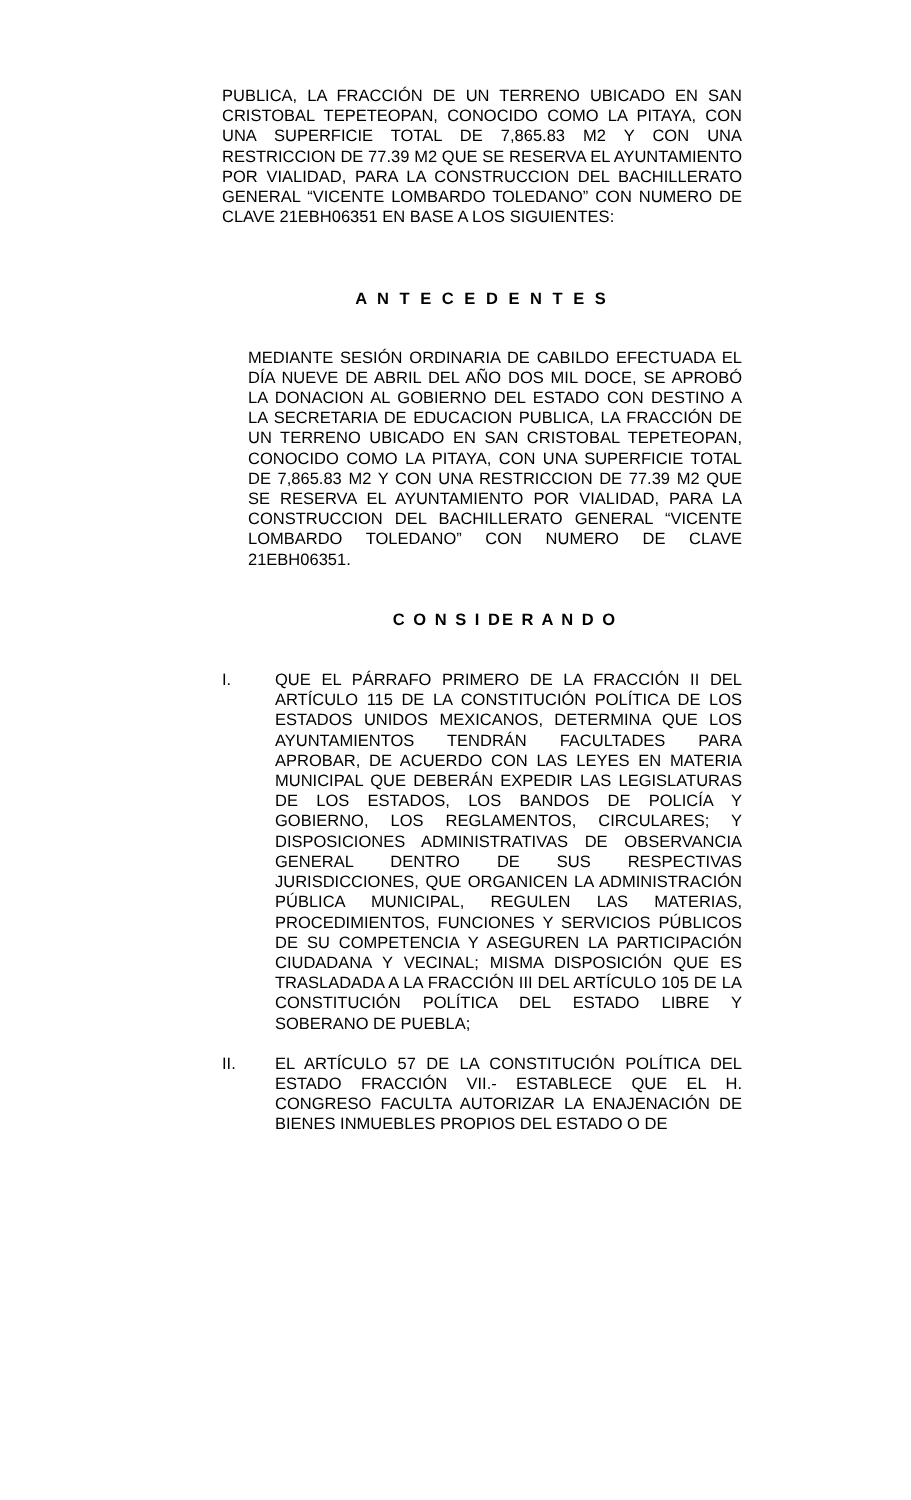PUBLICA, LA FRACCIÓN DE UN TERRENO UBICADO EN SAN CRISTOBAL TEPETEOPAN, CONOCIDO COMO LA PITAYA, CON UNA SUPERFICIE TOTAL DE 7,865.83 M2 Y CON UNA RESTRICCION DE 77.39 M2 QUE SE RESERVA EL AYUNTAMIENTO POR VIALIDAD, PARA LA CONSTRUCCION DEL BACHILLERATO GENERAL “VICENTE LOMBARDO TOLEDANO” CON NUMERO DE CLAVE 21EBH06351 EN BASE A LOS SIGUIENTES:
A N T E C E D E N T E S
MEDIANTE SESIÓN ORDINARIA DE CABILDO EFECTUADA EL DÍA NUEVE DE ABRIL DEL AÑO DOS MIL DOCE, SE APROBÓ LA DONACION AL GOBIERNO DEL ESTADO CON DESTINO A LA SECRETARIA DE EDUCACION PUBLICA, LA FRACCIÓN DE UN TERRENO UBICADO EN SAN CRISTOBAL TEPETEOPAN, CONOCIDO COMO LA PITAYA, CON UNA SUPERFICIE TOTAL DE 7,865.83 M2 Y CON UNA RESTRICCION DE 77.39 M2 QUE SE RESERVA EL AYUNTAMIENTO POR VIALIDAD, PARA LA CONSTRUCCION DEL BACHILLERATO GENERAL “VICENTE LOMBARDO TOLEDANO” CON NUMERO DE CLAVE 21EBH06351.
C O N S I DE R A N D O
I. QUE EL PÁRRAFO PRIMERO DE LA FRACCIÓN II DEL ARTÍCULO 115 DE LA CONSTITUCIÓN POLÍTICA DE LOS ESTADOS UNIDOS MEXICANOS, DETERMINA QUE LOS AYUNTAMIENTOS TENDRÁN FACULTADES PARA APROBAR, DE ACUERDO CON LAS LEYES EN MATERIA MUNICIPAL QUE DEBERÁN EXPEDIR LAS LEGISLATURAS DE LOS ESTADOS, LOS BANDOS DE POLICÍA Y GOBIERNO, LOS REGLAMENTOS, CIRCULARES; Y DISPOSICIONES ADMINISTRATIVAS DE OBSERVANCIA GENERAL DENTRO DE SUS RESPECTIVAS JURISDICCIONES, QUE ORGANICEN LA ADMINISTRACIÓN PÚBLICA MUNICIPAL, REGULEN LAS MATERIAS, PROCEDIMIENTOS, FUNCIONES Y SERVICIOS PÚBLICOS DE SU COMPETENCIA Y ASEGUREN LA PARTICIPACIÓN CIUDADANA Y VECINAL; MISMA DISPOSICIÓN QUE ES TRASLADADA A LA FRACCIÓN III DEL ARTÍCULO 105 DE LA CONSTITUCIÓN POLÍTICA DEL ESTADO LIBRE Y SOBERANO DE PUEBLA;
II. EL ARTÍCULO 57 DE LA CONSTITUCIÓN POLÍTICA DEL ESTADO FRACCIÓN VII.- ESTABLECE QUE EL H. CONGRESO FACULTA AUTORIZAR LA ENAJENACIÓN DE BIENES INMUEBLES PROPIOS DEL ESTADO O DE